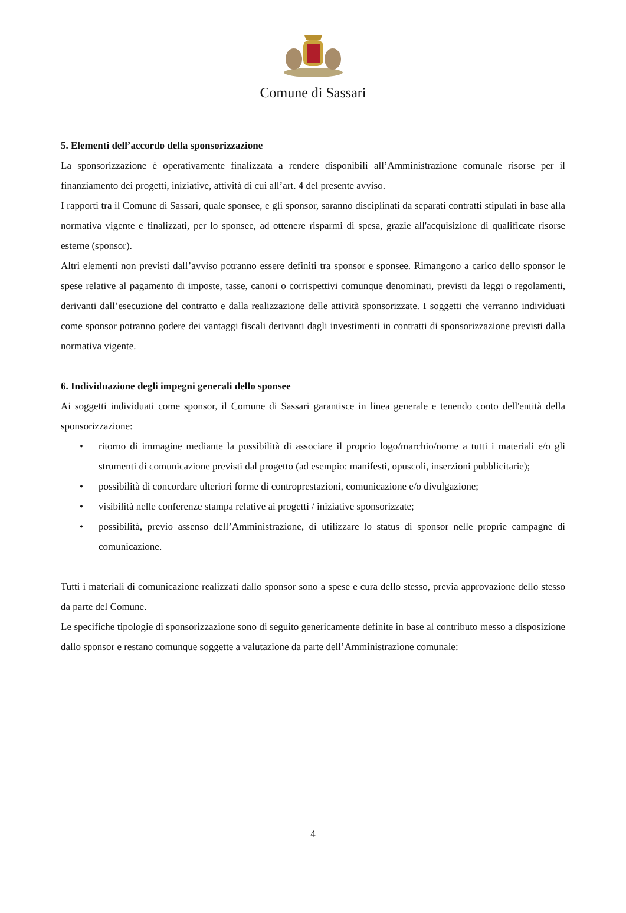Comune di Sassari
5. Elementi dell’accordo della sponsorizzazione
La sponsorizzazione è operativamente finalizzata a rendere disponibili all’Amministrazione comunale risorse per il finanziamento dei progetti, iniziative, attività di cui all’art. 4 del presente avviso.
I rapporti tra il Comune di Sassari, quale sponsee, e gli sponsor, saranno disciplinati da separati contratti stipulati in base alla normativa vigente e finalizzati, per lo sponsee, ad ottenere risparmi di spesa, grazie all'acquisizione di qualificate risorse esterne (sponsor).
Altri elementi non previsti dall’avviso potranno essere definiti tra sponsor e sponsee. Rimangono a carico dello sponsor le spese relative al pagamento di imposte, tasse, canoni o corrispettivi comunque denominati, previsti da leggi o regolamenti, derivanti dall’esecuzione del contratto e dalla realizzazione delle attività sponsorizzate. I soggetti che verranno individuati come sponsor potranno godere dei vantaggi fiscali derivanti dagli investimenti in contratti di sponsorizzazione previsti dalla normativa vigente.
6. Individuazione degli impegni generali dello sponsee
Ai soggetti individuati come sponsor, il Comune di Sassari garantisce in linea generale e tenendo conto dell'entità della sponsorizzazione:
• ritorno di immagine mediante la possibilità di associare il proprio logo/marchio/nome a tutti i materiali e/o gli strumenti di comunicazione previsti dal progetto (ad esempio: manifesti, opuscoli, inserzioni pubblicitarie);
• possibilità di concordare ulteriori forme di controprestazioni, comunicazione e/o divulgazione;
• visibilità nelle conferenze stampa relative ai progetti / iniziative sponsorizzate;
• possibilità, previo assenso dell’Amministrazione, di utilizzare lo status di sponsor nelle proprie campagne di comunicazione.
Tutti i materiali di comunicazione realizzati dallo sponsor sono a spese e cura dello stesso, previa approvazione dello stesso da parte del Comune.
Le specifiche tipologie di sponsorizzazione sono di seguito genericamente definite in base al contributo messo a disposizione dallo sponsor e restano comunque soggette a valutazione da parte dell’Amministrazione comunale:
4